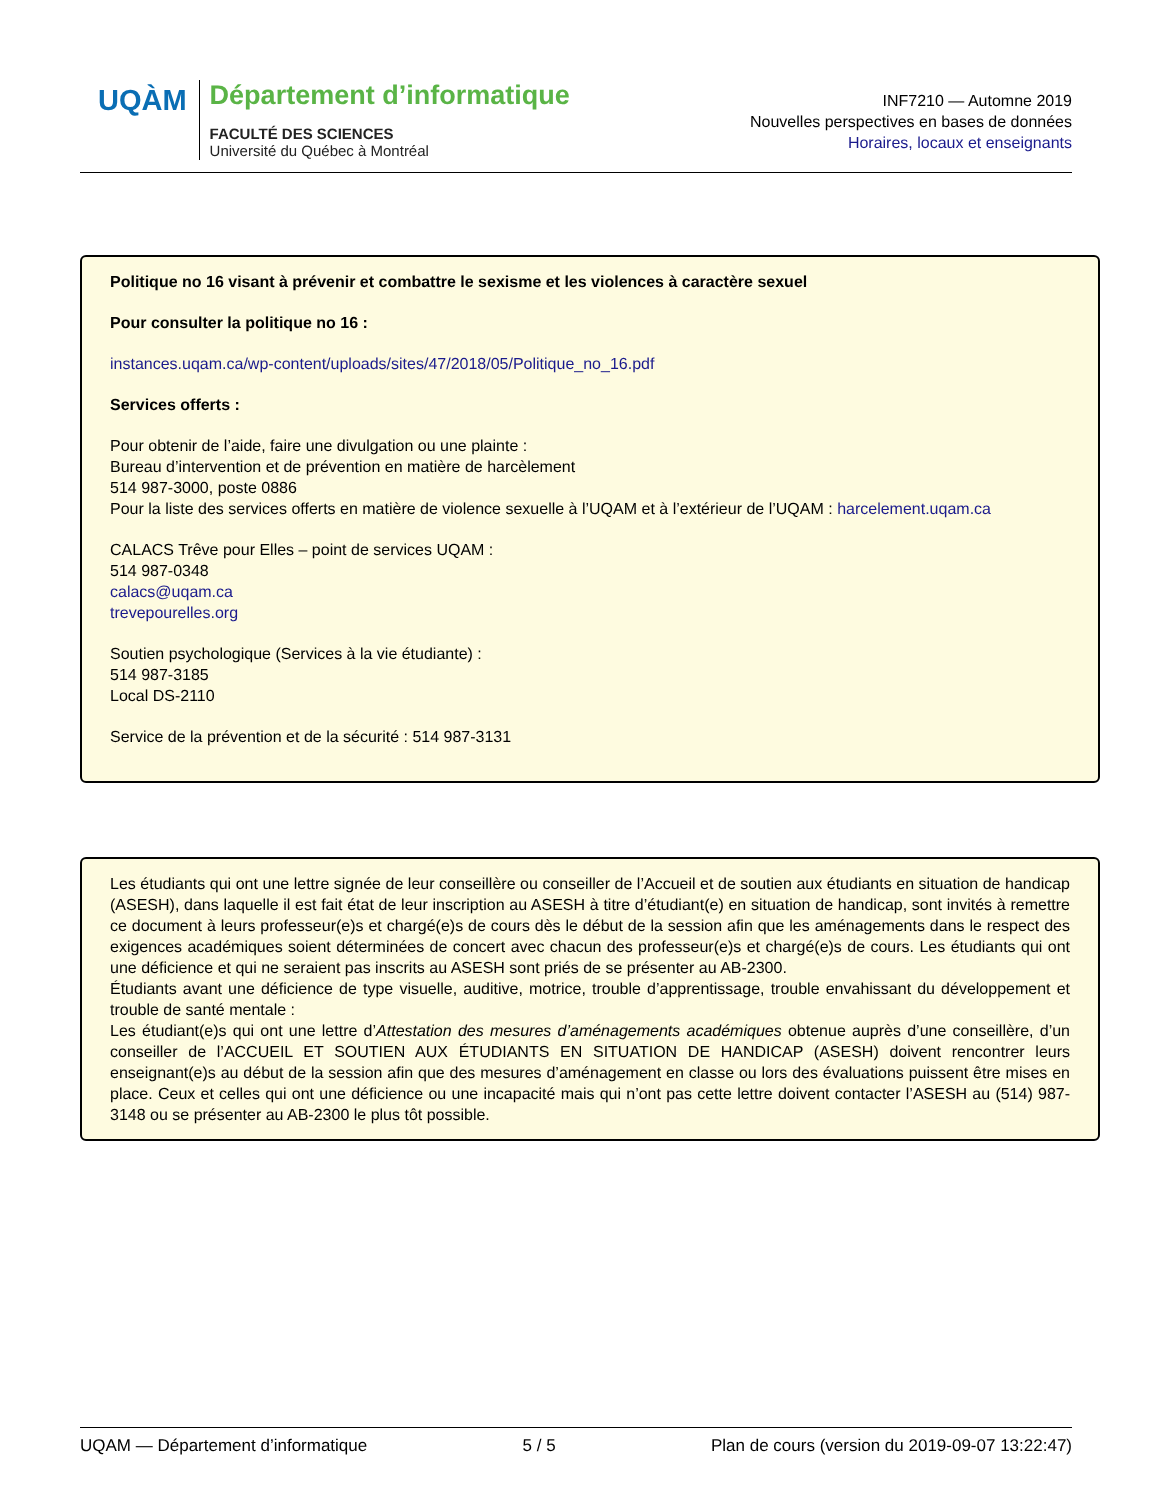UQÀM
Département d’informatique
FACULTÉ DES SCIENCES
Université du Québec à Montréal
INF7210 — Automne 2019
Nouvelles perspectives en bases de données
Horaires, locaux et enseignants
Politique no 16 visant à prévenir et combattre le sexisme et les violences à caractère sexuel
Pour consulter la politique no 16 :
instances.uqam.ca/wp-content/uploads/sites/47/2018/05/Politique_no_16.pdf
Services offerts :
Pour obtenir de l’aide, faire une divulgation ou une plainte :
Bureau d’intervention et de prévention en matière de harcèlement
514 987-3000, poste 0886
Pour la liste des services offerts en matière de violence sexuelle à l’UQAM et à l’extérieur de l’UQAM : harcelement.uqam.ca
CALACS Trêve pour Elles – point de services UQAM :
514 987-0348
calacs@uqam.ca
trevepourelles.org
Soutien psychologique (Services à la vie étudiante) :
514 987-3185
Local DS-2110
Service de la prévention et de la sécurité : 514 987-3131
Les étudiants qui ont une lettre signée de leur conseillère ou conseiller de l’Accueil et de soutien aux étudiants en situation de handicap (ASESH), dans laquelle il est fait état de leur inscription au ASESH à titre d’étudiant(e) en situation de handicap, sont invités à remettre ce document à leurs professeur(e)s et chargé(e)s de cours dès le début de la session afin que les aménagements dans le respect des exigences académiques soient déterminées de concert avec chacun des professeur(e)s et chargé(e)s de cours. Les étudiants qui ont une déficience et qui ne seraient pas inscrits au ASESH sont priés de se présenter au AB-2300.
Étudiants avant une déficience de type visuelle, auditive, motrice, trouble d’apprentissage, trouble envahissant du développement et trouble de santé mentale :
Les étudiant(e)s qui ont une lettre d’Attestation des mesures d’aménagements académiques obtenue auprès d’une conseillère, d’un conseiller de l’ACCUEIL ET SOUTIEN AUX ÉTUDIANTS EN SITUATION DE HANDICAP (ASESH) doivent rencontrer leurs enseignant(e)s au début de la session afin que des mesures d’aménagement en classe ou lors des évaluations puissent être mises en place. Ceux et celles qui ont une déficience ou une incapacité mais qui n’ont pas cette lettre doivent contacter l’ASESH au (514) 987-3148 ou se présenter au AB-2300 le plus tôt possible.
UQAM — Département d’informatique 5 / 5 Plan de cours (version du 2019-09-07 13:22:47)